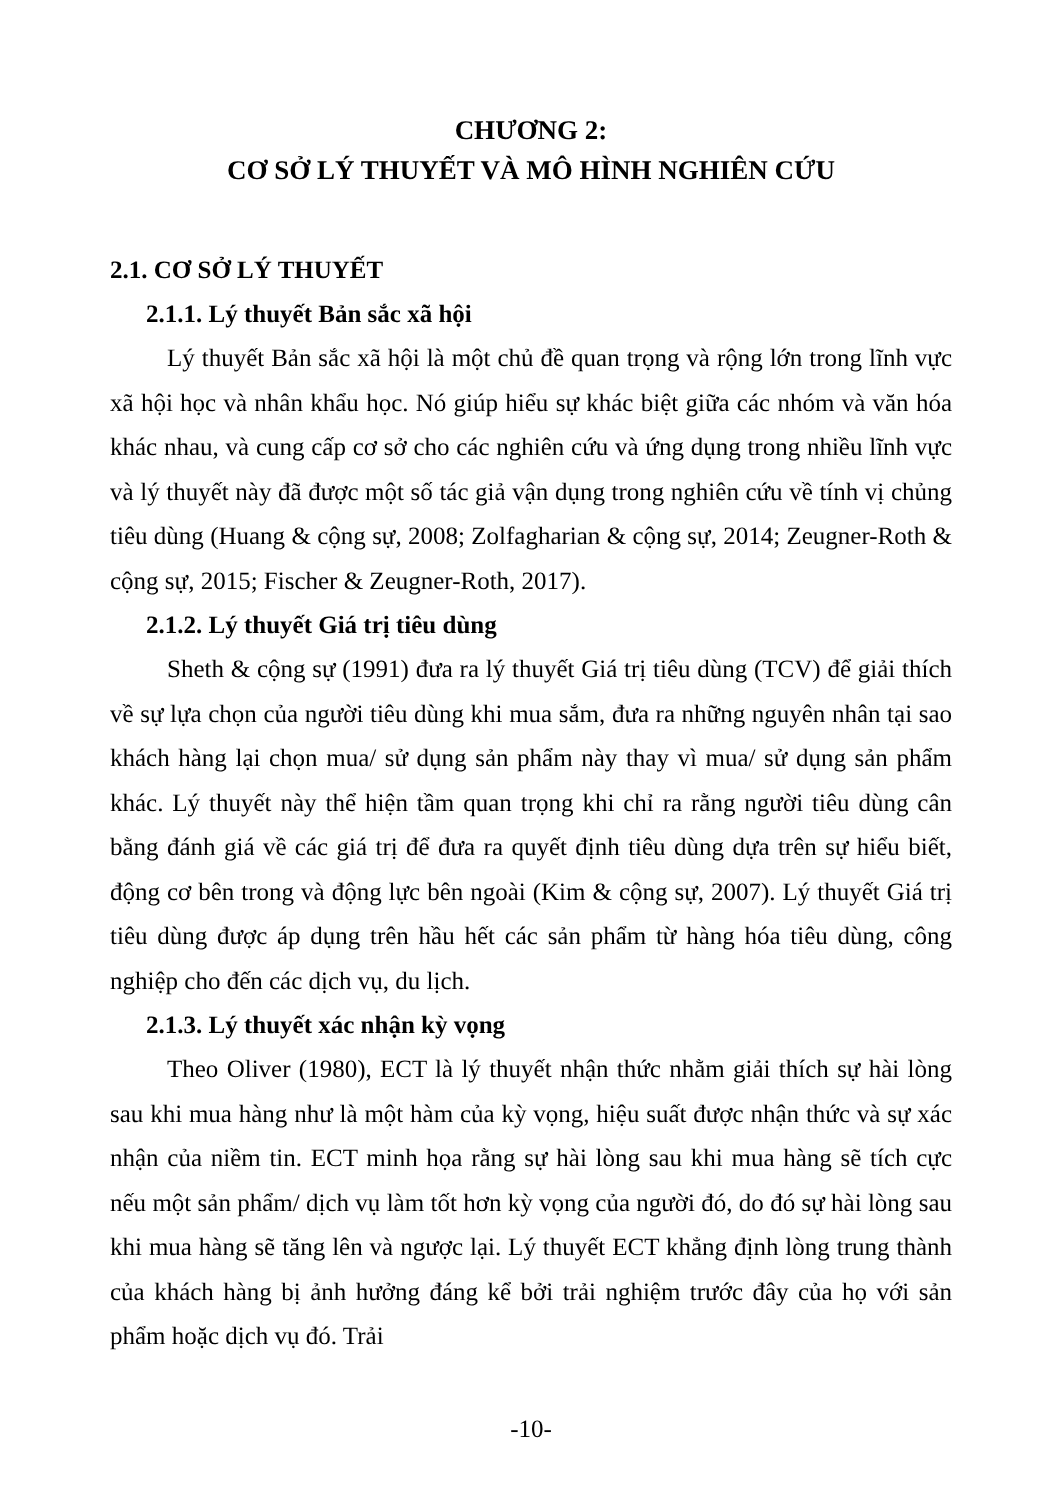CHƯƠNG 2:
CƠ SỞ LÝ THUYẾT VÀ MÔ HÌNH NGHIÊN CỨU
2.1. CƠ SỞ LÝ THUYẾT
2.1.1. Lý thuyết Bản sắc xã hội
Lý thuyết Bản sắc xã hội là một chủ đề quan trọng và rộng lớn trong lĩnh vực xã hội học và nhân khẩu học. Nó giúp hiểu sự khác biệt giữa các nhóm và văn hóa khác nhau, và cung cấp cơ sở cho các nghiên cứu và ứng dụng trong nhiều lĩnh vực và lý thuyết này đã được một số tác giả vận dụng trong nghiên cứu về tính vị chủng tiêu dùng (Huang & cộng sự, 2008; Zolfagharian & cộng sự, 2014; Zeugner-Roth & cộng sự, 2015; Fischer & Zeugner-Roth, 2017).
2.1.2. Lý thuyết Giá trị tiêu dùng
Sheth & cộng sự (1991) đưa ra lý thuyết Giá trị tiêu dùng (TCV) để giải thích về sự lựa chọn của người tiêu dùng khi mua sắm, đưa ra những nguyên nhân tại sao khách hàng lại chọn mua/ sử dụng sản phẩm này thay vì mua/ sử dụng sản phẩm khác. Lý thuyết này thể hiện tầm quan trọng khi chỉ ra rằng người tiêu dùng cân bằng đánh giá về các giá trị để đưa ra quyết định tiêu dùng dựa trên sự hiểu biết, động cơ bên trong và động lực bên ngoài (Kim & cộng sự, 2007). Lý thuyết Giá trị tiêu dùng được áp dụng trên hầu hết các sản phẩm từ hàng hóa tiêu dùng, công nghiệp cho đến các dịch vụ, du lịch.
2.1.3. Lý thuyết xác nhận kỳ vọng
Theo Oliver (1980), ECT là lý thuyết nhận thức nhằm giải thích sự hài lòng sau khi mua hàng như là một hàm của kỳ vọng, hiệu suất được nhận thức và sự xác nhận của niềm tin. ECT minh họa rằng sự hài lòng sau khi mua hàng sẽ tích cực nếu một sản phẩm/ dịch vụ làm tốt hơn kỳ vọng của người đó, do đó sự hài lòng sau khi mua hàng sẽ tăng lên và ngược lại. Lý thuyết ECT khẳng định lòng trung thành của khách hàng bị ảnh hưởng đáng kể bởi trải nghiệm trước đây của họ với sản phẩm hoặc dịch vụ đó. Trải
-10-